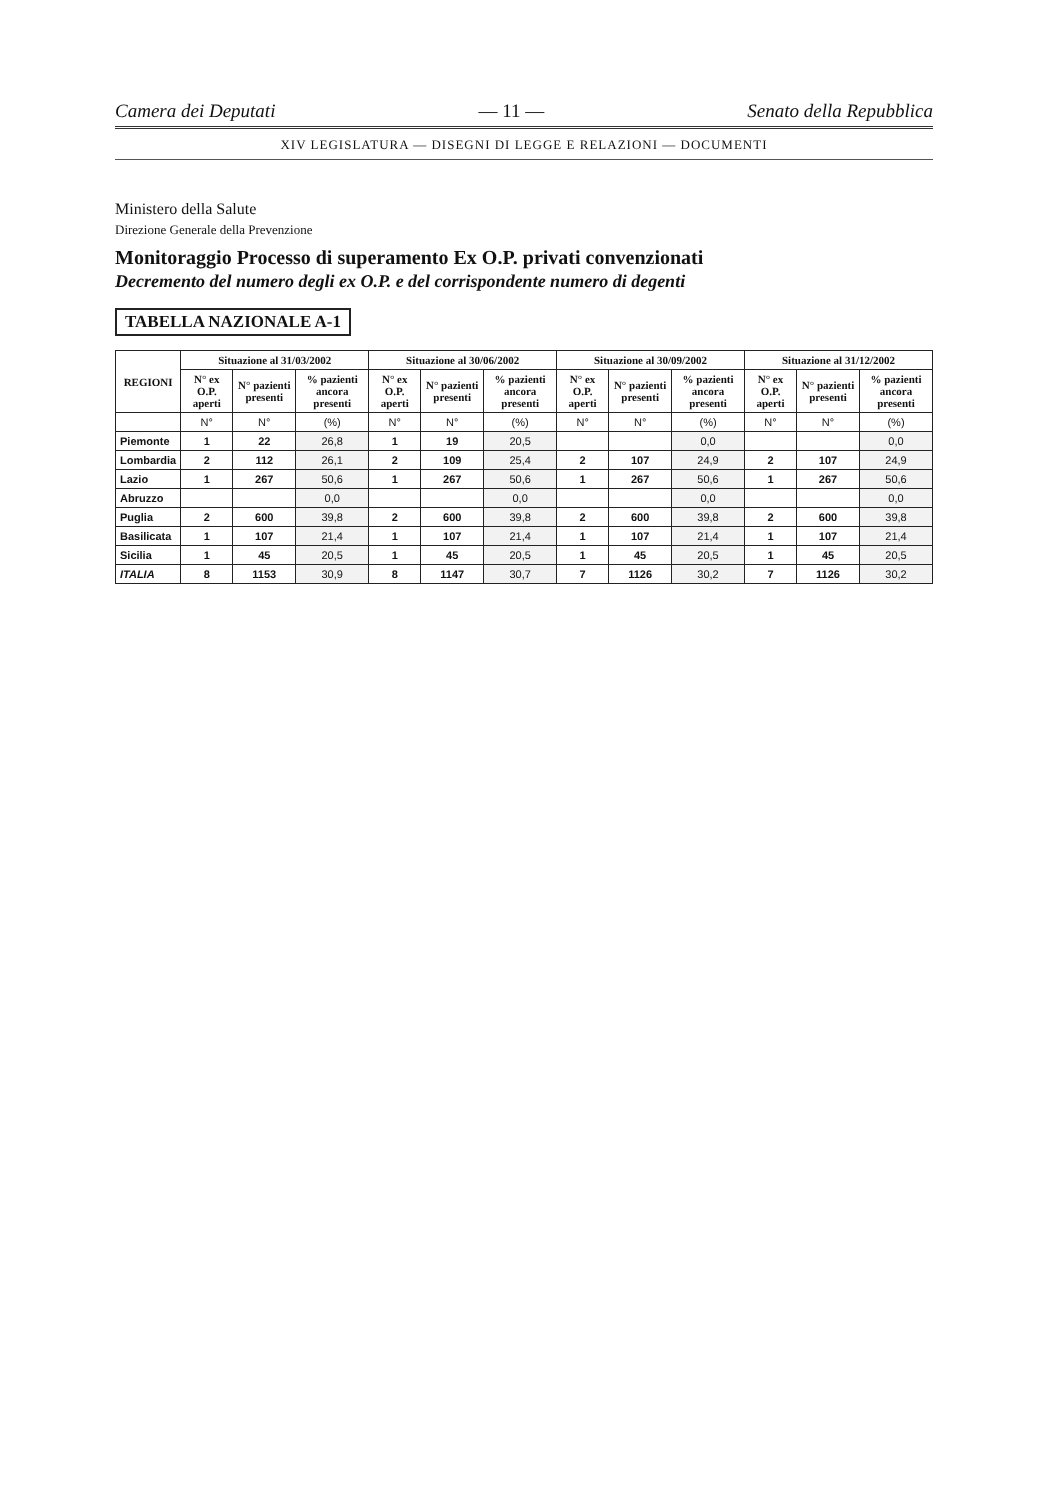Camera dei Deputati — 11 — Senato della Repubblica
XIV LEGISLATURA — DISEGNI DI LEGGE E RELAZIONI — DOCUMENTI
Ministero della Salute
Direzione Generale della Prevenzione
Monitoraggio Processo di superamento Ex O.P. privati convenzionati
Decremento del numero degli ex O.P. e del corrispondente numero di degenti
TABELLA NAZIONALE A-1
| REGIONI | Situazione al 31/03/2002 | | | Situazione al 30/06/2002 | | | Situazione al 30/09/2002 | | | Situazione al 31/12/2002 | | |
| --- | --- | --- | --- | --- | --- | --- | --- | --- | --- | --- | --- | --- |
| | N° ex O.P. aperti | N° pazienti presenti | % pazienti ancora presenti | N° ex O.P. aperti | N° pazienti presenti | % pazienti ancora presenti | N° ex O.P. aperti | N° pazienti presenti | % pazienti ancora presenti | N° ex O.P. aperti | N° pazienti presenti | % pazienti ancora presenti |
| | N° | N° | (%) | N° | N° | (%) | N° | N° | (%) | N° | N° | (%) |
| Piemonte | 1 | 22 | 26,8 | 1 | 19 | 20,5 | | | 0,0 | | | 0,0 |
| Lombardia | 2 | 112 | 26,1 | 2 | 109 | 25,4 | 2 | 107 | 24,9 | 2 | 107 | 24,9 |
| Lazio | 1 | 267 | 50,6 | 1 | 267 | 50,6 | 1 | 267 | 50,6 | 1 | 267 | 50,6 |
| Abruzzo | | | 0,0 | | | 0,0 | | | 0,0 | | | 0,0 |
| Puglia | 2 | 600 | 39,8 | 2 | 600 | 39,8 | 2 | 600 | 39,8 | 2 | 600 | 39,8 |
| Basilicata | 1 | 107 | 21,4 | 1 | 107 | 21,4 | 1 | 107 | 21,4 | 1 | 107 | 21,4 |
| Sicilia | 1 | 45 | 20,5 | 1 | 45 | 20,5 | 1 | 45 | 20,5 | 1 | 45 | 20,5 |
| ITALIA | 8 | 1153 | 30,9 | 8 | 1147 | 30,7 | 7 | 1126 | 30,2 | 7 | 1126 | 30,2 |